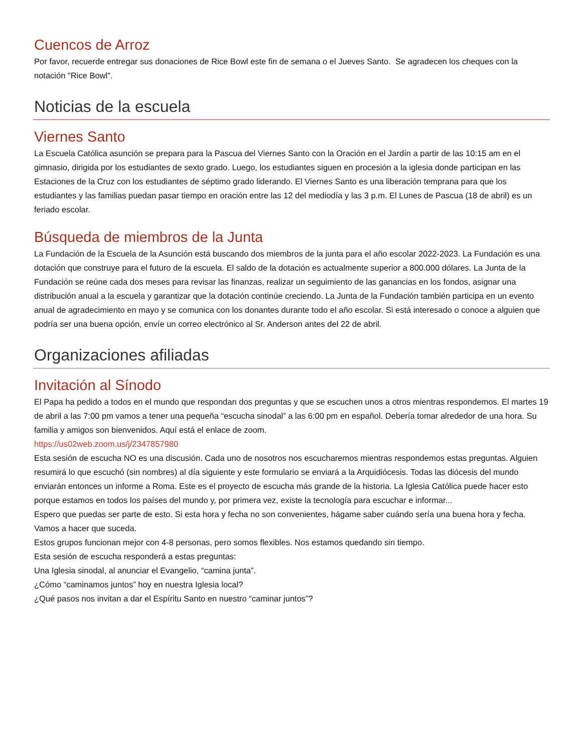Cuencos de Arroz
Por favor, recuerde entregar sus donaciones de Rice Bowl este fin de semana o el Jueves Santo. Se agradecen los cheques con la notación "Rice Bowl".
Noticias de la escuela
Viernes Santo
La Escuela Católica asunción se prepara para la Pascua del Viernes Santo con la Oración en el Jardín a partir de las 10:15 am en el gimnasio, dirigida por los estudiantes de sexto grado. Luego, los estudiantes siguen en procesión a la iglesia donde participan en las Estaciones de la Cruz con los estudiantes de séptimo grado liderando. El Viernes Santo es una liberación temprana para que los estudiantes y las familias puedan pasar tiempo en oración entre las 12 del mediodía y las 3 p.m. El Lunes de Pascua (18 de abril) es un feriado escolar.
Búsqueda de miembros de la Junta
La Fundación de la Escuela de la Asunción está buscando dos miembros de la junta para el año escolar 2022-2023. La Fundación es una dotación que construye para el futuro de la escuela. El saldo de la dotación es actualmente superior a 800.000 dólares. La Junta de la Fundación se reúne cada dos meses para revisar las finanzas, realizar un seguimiento de las ganancias en los fondos, asignar una distribución anual a la escuela y garantizar que la dotación continúe creciendo. La Junta de la Fundación también participa en un evento anual de agradecimiento en mayo y se comunica con los donantes durante todo el año escolar. Si está interesado o conoce a alguien que podría ser una buena opción, envíe un correo electrónico al Sr. Anderson antes del 22 de abril.
Organizaciones afiliadas
Invitación al Sínodo
El Papa ha pedido a todos en el mundo que respondan dos preguntas y que se escuchen unos a otros mientras respondemos. El martes 19 de abril a las 7:00 pm vamos a tener una pequeña “escucha sinodal” a las 6:00 pm en español. Debería tomar alrededor de una hora. Su familia y amigos son bienvenidos. Aquí está el enlace de zoom.
https://us02web.zoom.us/j/2347857980
Esta sesión de escucha NO es una discusión. Cada uno de nosotros nos escucharemos mientras respondemos estas preguntas. Alguien resumirá lo que escuchó (sin nombres) al día siguiente y este formulario se enviará a la Arquidiócesis. Todas las diócesis del mundo enviarán entonces un informe a Roma. Este es el proyecto de escucha más grande de la historia. La Iglesia Católica puede hacer esto porque estamos en todos los países del mundo y, por primera vez, existe la tecnología para escuchar e informar...
Espero que puedas ser parte de esto. Si esta hora y fecha no son convenientes, hágame saber cuándo sería una buena hora y fecha. Vamos a hacer que suceda.
Estos grupos funcionan mejor con 4-8 personas, pero somos flexibles. Nos estamos quedando sin tiempo.
Esta sesión de escucha responderá a estas preguntas:
Una Iglesia sinodal, al anunciar el Evangelio, “camina junta”.
¿Cómo “caminamos juntos” hoy en nuestra Iglesia local?
¿Qué pasos nos invitan a dar el Espíritu Santo en nuestro “caminar juntos”?